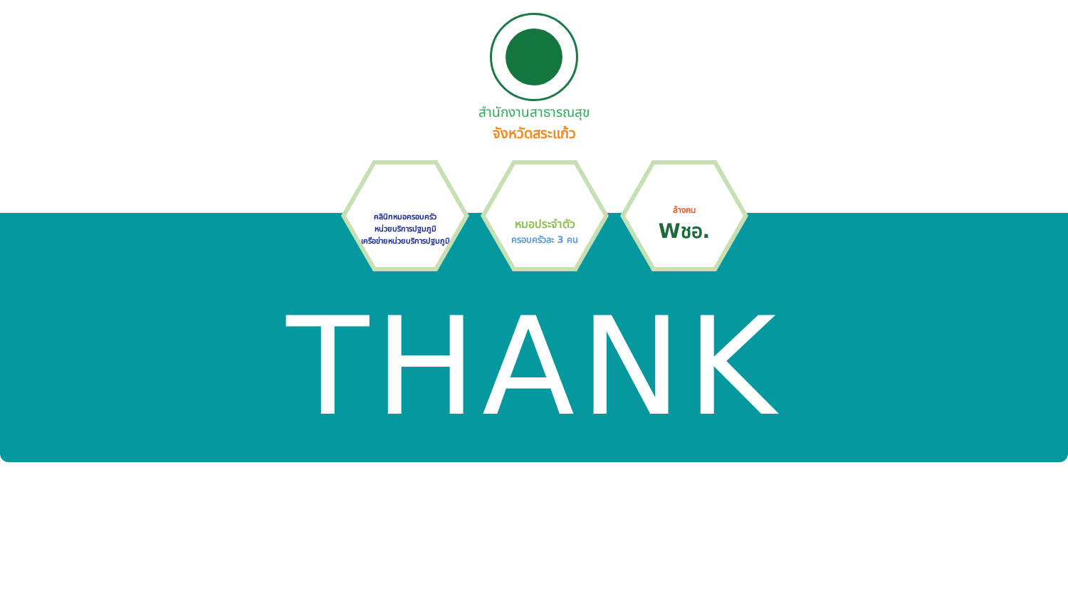สำนักงานสาธารณสุข
จังหวัดสระแก้ว
คลินิกหมอครอบครัว
หน่วยบริการปฐมภูมิ
เครือข่ายหน่วยบริการปฐมภูมิ
หมอประจำตัว
ครอบครัวละ 3 คน
ล้างคน
Wชอ.
THANK